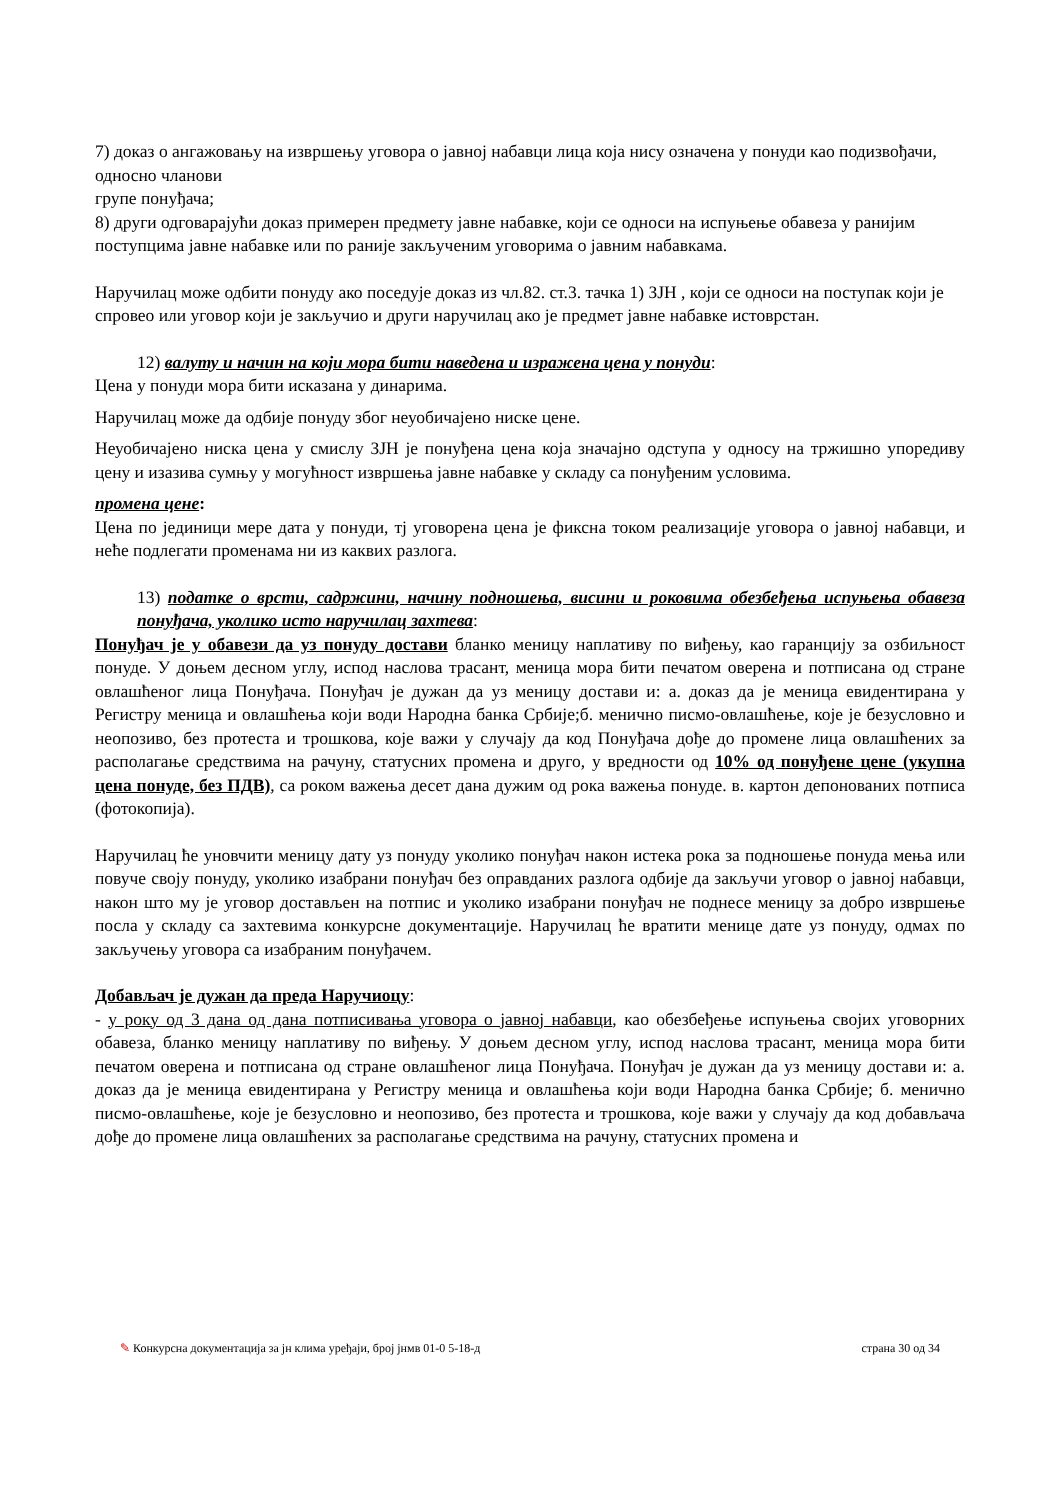7) доказ о ангажовању на извршењу уговора о јавној набавци лица која нису означена у понуди као подизвођачи, односно чланови
групе понуђача;
8) други одговарајући доказ примерен предмету јавне набавке, који се односи на испуњење обавеза у ранијим поступцима јавне набавке или по раније закљученим уговорима о јавним набавкама.
Наручилац може одбити понуду ако поседује доказ из чл.82. ст.3. тачка 1) ЗЈН , који се односи на поступак који је спровео или уговор који је закључио и други наручилац ако је предмет јавне набавке истоврстан.
12) валуту и начин на који мора бити наведена и изражена цена у понуди:
Цена у понуди мора бити исказана у динарима.
Наручилац може да одбије понуду због неуобичајено ниске цене.
Неуобичајено ниска цена у смислу ЗЈН је понуђена цена која значајно одступа у односу на тржишно упоредиву цену и изазива сумњу у могућност извршења јавне набавке у складу са понуђеним условима.
промена цене:
Цена по јединици мере дата у понуди, тј уговорена цена је фиксна током реализације уговора о јавној набавци, и неће подлегати променама ни из каквих разлога.
13) податке о врсти, садржини, начину подношења, висини и роковима обезбеђења испуњења обавеза понуђача, уколико исто наручилац захтева:
Понуђач је у обавези да уз понуду достави бланко меницу наплативу по виђењу, као гаранцију за озбиљност понуде. У доњем десном углу, испод наслова трасант, меница мора бити печатом оверена и потписана од стране овлашћеног лица Понуђача. Понуђач је дужан да уз меницу достави и: а. доказ да је меница евидентирана у Регистру меница и овлашћења који води Народна банка Србије;б. менично писмо-овлашћење, које је безусловно и неопозиво, без протеста и трошкова, које важи у случају да код Понуђача дође до промене лица овлашћених за располагање средствима на рачуну, статусних промена и друго, у вредности од 10% од понуђене цене (укупна цена понуде, без ПДВ), са роком важења десет дана дужим од рока важења понуде. в. картон депонованих потписа (фотокопија).
Наручилац ће уновчити меницу дату уз понуду уколико понуђач након истека рока за подношење понуда мења или повуче своју понуду, уколико изабрани понуђач без оправданих разлога одбије да закључи уговор о јавној набавци, након што му је уговор достављен на потпис и уколико изабрани понуђач не поднесе меницу за добро извршење посла у складу са захтевима конкурсне документације. Наручилац ће вратити менице дате уз понуду, одмах по закључењу уговора са изабраним понуђачем.
Добављач је дужан да преда Наручиоцу:
- у року од 3 дана од дана потписивања уговора о јавној набавци, као обезбеђење испуњења својих уговорних обавеза, бланко меницу наплативу по виђењу. У доњем десном углу, испод наслова трасант, меница мора бити печатом оверена и потписана од стране овлашћеног лица Понуђача. Понуђач је дужан да уз меницу достави и: а. доказ да је меница евидентирана у Регистру меница и овлашћења који води Народна банка Србије; б. менично писмо-овлашћење, које је безусловно и неопозиво, без протеста и трошкова, које важи у случају да код добављача дође до промене лица овлашћених за располагање средствима на рачуну, статусних промена и
✎ Конкурсна документација за јн клима уређаји, број јнмв 01-0 5-18-д страна 30 од 34